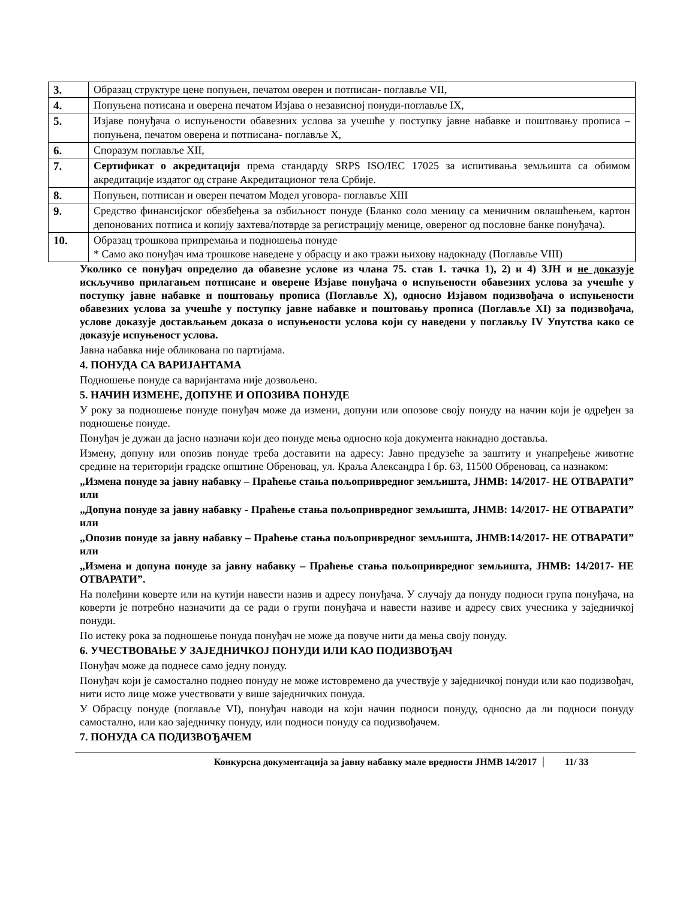| 3. | Образац структуре цене попуњен, печатом оверен и потписан- поглавље VII, |
| 4. | Попуњена потисана и оверена печатом Изјава о независној понуди-поглавље IX, |
| 5. | Изјаве понуђача о испуњености обавезних услова за учешће у поступку јавне набавке и поштовању прописа – попуњена, печатом оверена и потписана- поглавље X, |
| 6. | Споразум поглавље XII, |
| 7. | Сертификат о акредитацији према стандарду SRPS ISO/IEC 17025 за испитивања земљишта са обимом акредитације издатог од стране Акредитационог тела Србије. |
| 8. | Попуњен, потписан и оверен печатом Модел уговора- поглавље XIII |
| 9. | Средство финансијског обезбеђења за озбиљност понуде (Бланко соло меницу са меничним овлашћењем, картон депонованих потписа и копију захтева/потврде за регистрацију менице, овереног од пословне банке понуђача). |
| 10. | Образац трошкова припремања и подношења понуде * Само ако понуђач има трошкове наведене у обрасцу и ако тражи њихову надокнаду (Поглавље VIII) |
Уколико се понуђач определио да обавезне услове из члана 75. став 1. тачка 1), 2) и 4) ЗЈН и не доказује искључиво прилагањем потписане и оверене Изјаве понуђача о испуњености обавезних услова за учешће у поступку јавне набавке и поштовању прописа (Поглавље X), односно Изјавом подизвођача о испуњености обавезних услова за учешће у поступку јавне набавке и поштовању прописа (Поглавље XI) за подизвођача, услове доказује достављањем доказа о испуњености услова који су наведени у поглављу IV Упутства како се доказује испуњеност услова.
Јавна набавка није обликована по партијама.
4. ПОНУДА СА ВАРИЈАНТАМА
Подношење понуде са варијантама није дозвољено.
5. НАЧИН ИЗМЕНЕ, ДОПУНЕ И ОПОЗИВА ПОНУДЕ
У року за подношење понуде понуђач може да измени, допуни или опозове своју понуду на начин који је одређен за подношење понуде.
Понуђач је дужан да јасно назначи који део понуде мења односно која документа накнадно доставља.
Измену, допуну или опозив понуде треба доставити на адресу: Јавно предузеће за заштиту и унапређење животне средине на територији градске општине Обреновац, ул. Краља Александра I бр. 63, 11500 Обреновац, са назнаком:
„Измена понуде за јавну набавку – Праћење стања пољопривредног земљишта, ЈНМВ: 14/2017- НЕ ОТВАРАТИ” или
„Допуна понуде за јавну набавку - Праћење стања пољопривредног земљишта, ЈНМВ: 14/2017- НЕ ОТВАРАТИ” или
„Опозив понуде за јавну набавку – Праћење стања пољопривредног земљишта, ЈНМВ:14/2017- НЕ ОТВАРАТИ” или
„Измена и допуна понуде за јавну набавку – Праћење стања пољопривредног земљишта, ЈНМВ: 14/2017- НЕ ОТВАРАТИ”.
На полеђини коверте или на кутији навести назив и адресу понуђача. У случају да понуду подноси група понуђача, на коверти је потребно назначити да се ради о групи понуђача и навести називе и адресу свих учесника у заједничкој понуди.
По истеку рока за подношење понуда понуђач не може да повуче нити да мења своју понуду.
6. УЧЕСТВОВАЊЕ У ЗАЈЕДНИЧКОЈ ПОНУДИ ИЛИ КАО ПОДИЗВОЂАЧ
Понуђач може да поднесе само једну понуду.
Понуђач који је самостално поднео понуду не може истовремено да учествује у заједничкој понуди или као подизвођач, нити исто лице може учествовати у више заједничких понуда.
У Обрасцу понуде (поглавље VI), понуђач наводи на који начин подноси понуду, односно да ли подноси понуду самостално, или као заједничку понуду, или подноси понуду са подизвођачем.
7. ПОНУДА СА ПОДИЗВОЂАЧЕМ
Конкурсна документација за јавну набавку мале вредности ЈНМВ 14/2017 11/ 33